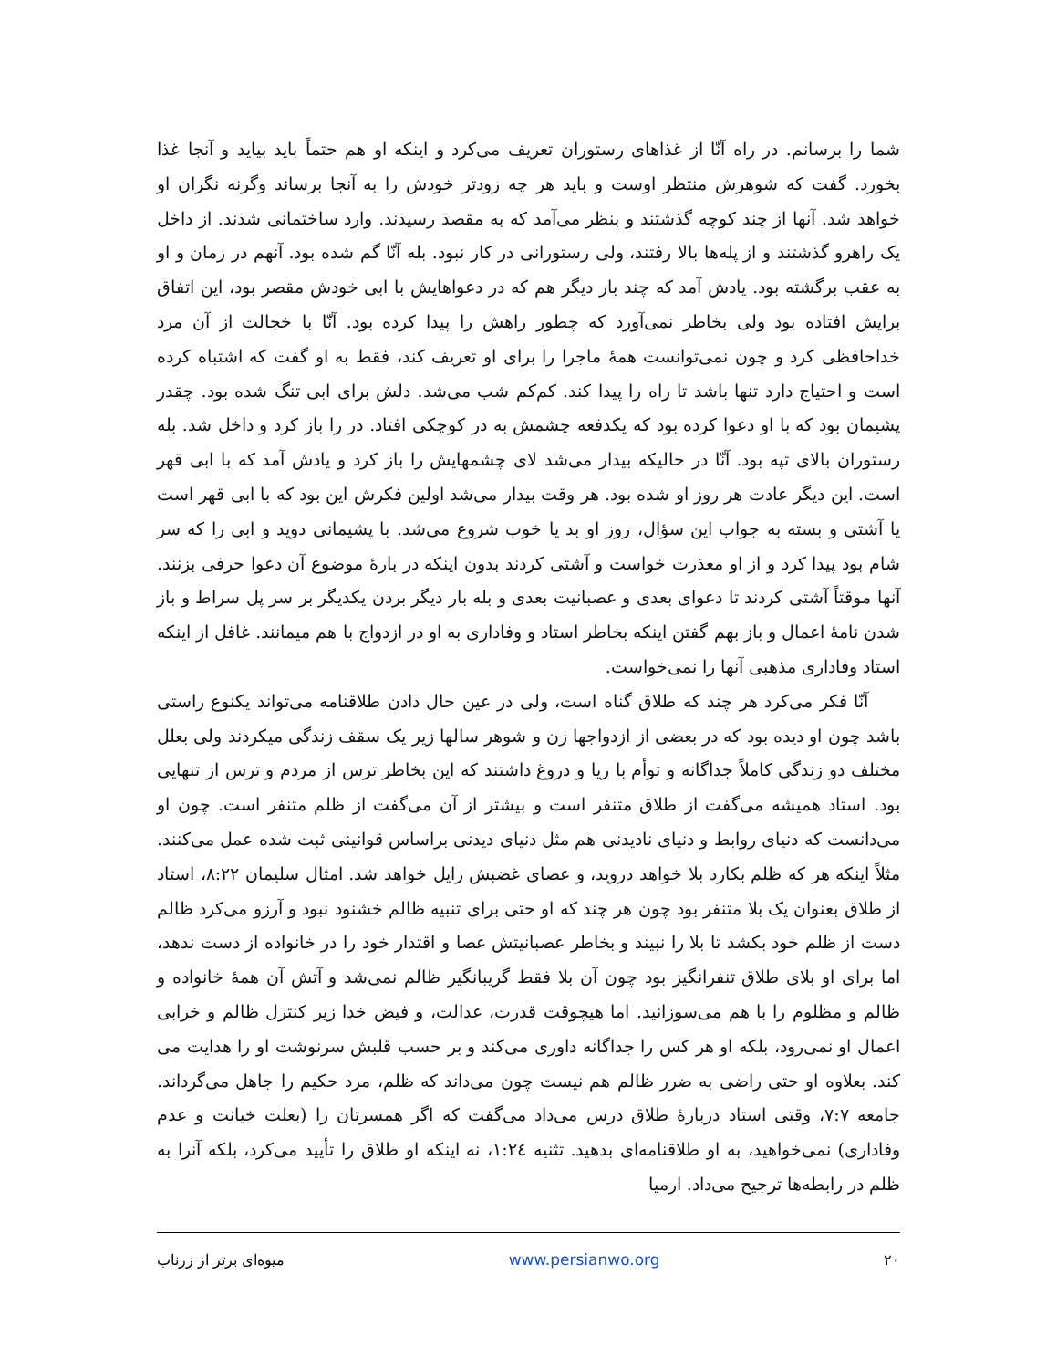شما را برسانم. در راه آنّا از غذاهای رستوران تعریف می‌کرد و اینکه او هم حتماً باید بیاید و آنجا غذا بخورد. گفت که شوهرش منتظر اوست و باید هر چه زودتر خودش را به آنجا برساند وگرنه نگران او خواهد شد. آنها از چند کوچه گذشتند و بنظر می‌آمد که به مقصد رسیدند. وارد ساختمانی شدند. از داخل یک راهرو گذشتند و از پله‌ها بالا رفتند، ولی رستورانی در کار نبود. بله آنّا گم شده بود. آنهم در زمان و او به عقب برگشته بود. یادش آمد که چند بار دیگر هم که در دعواهایش با ابی خودش مقصر بود، این اتفاق برایش افتاده بود ولی بخاطر نمی‌آورد که چطور راهش را پیدا کرده بود. آنّا با خجالت از آن مرد خداحافظی کرد و چون نمی‌توانست همهٔ ماجرا را برای او تعریف کند، فقط به او گفت که اشتباه کرده است و احتیاج دارد تنها باشد تا راه را پیدا کند. کم‌کم شب می‌شد. دلش برای ابی تنگ شده بود. چقدر پشیمان بود که با او دعوا کرده بود که یکدفعه چشمش به در کوچکی افتاد. در را باز کرد و داخل شد. بله رستوران بالای تپه بود. آنّا در حالیکه بیدار می‌شد لای چشمهایش را باز کرد و یادش آمد که با ابی قهر است. این دیگر عادت هر روز او شده بود. هر وقت بیدار می‌شد اولین فکرش این بود که با ابی قهر است یا آشتی و بسته به جواب این سؤال، روز او بد یا خوب شروع می‌شد. با پشیمانی دوید و ابی را که سر شام بود پیدا کرد و از او معذرت خواست و آشتی کردند بدون اینکه در بارهٔ موضوع آن دعوا حرفی بزنند. آنها موقتاً آشتی کردند تا دعوای بعدی و عصبانیت بعدی و بله بار دیگر بردن یکدیگر بر سر پل سراط و باز شدن نامهٔ اعمال و باز بهم گفتن اینکه بخاطر استاد و وفاداری به او در ازدواج با هم میمانند. غافل از اینکه استاد وفاداری مذهبی آنها را نمی‌خواست.
آنّا فکر می‌کرد هر چند که طلاق گناه است، ولی در عین حال دادن طلاقنامه می‌تواند یکنوع راستی باشد چون او دیده بود که در بعضی از ازدواجها زن و شوهر سالها زیر یک سقف زندگی میکردند ولی بعلل مختلف دو زندگی کاملاً جداگانه و توأم با ریا و دروغ داشتند که این بخاطر ترس از مردم و ترس از تنهایی بود. استاد همیشه می‌گفت از طلاق متنفر است و بیشتر از آن می‌گفت از ظلم متنفر است. چون او می‌دانست که دنیای روابط و دنیای نادیدنی هم مثل دنیای دیدنی براساس قوانینی ثبت شده عمل می‌کنند. مثلاً اینکه هر که ظلم بکارد بلا خواهد دروید، و عصای غضبش زایل خواهد شد. امثال سلیمان ۸:۲۲، استاد از طلاق بعنوان یک بلا متنفر بود چون هر چند که او حتی برای تنبیه ظالم خشنود نبود و آرزو می‌کرد ظالم دست از ظلم خود بکشد تا بلا را نبیند و بخاطر عصبانیتش عصا و اقتدار خود را در خانواده از دست ندهد، اما برای او بلای طلاق تنفرانگیز بود چون آن بلا فقط گریبانگیر ظالم نمی‌شد و آتش آن همهٔ خانواده و ظالم و مظلوم را با هم می‌سوزانید. اما هیچوقت قدرت، عدالت، و فیض خدا زیر کنترل ظالم و خرابی اعمال او نمی‌رود، بلکه او هر کس را جداگانه داوری می‌کند و بر حسب قلبش سرنوشت او را هدایت می کند. بعلاوه او حتی راضی به ضرر ظالم هم نیست چون می‌داند که ظلم، مرد حکیم را جاهل می‌گرداند. جامعه ۷:۷، وقتی استاد دربارهٔ طلاق درس می‌داد می‌گفت که اگر همسرتان را (بعلت خیانت و عدم وفاداری) نمی‌خواهید، به او طلاقنامه‌ای بدهید. تثنیه ۱:۲٤، نه اینکه او طلاق را تأیید می‌کرد، بلکه آنرا به ظلم در رابطه‌ها ترجیح می‌داد. ارمیا
میوه‌ای برتر از زرناب www.persianwo.org ۲۰